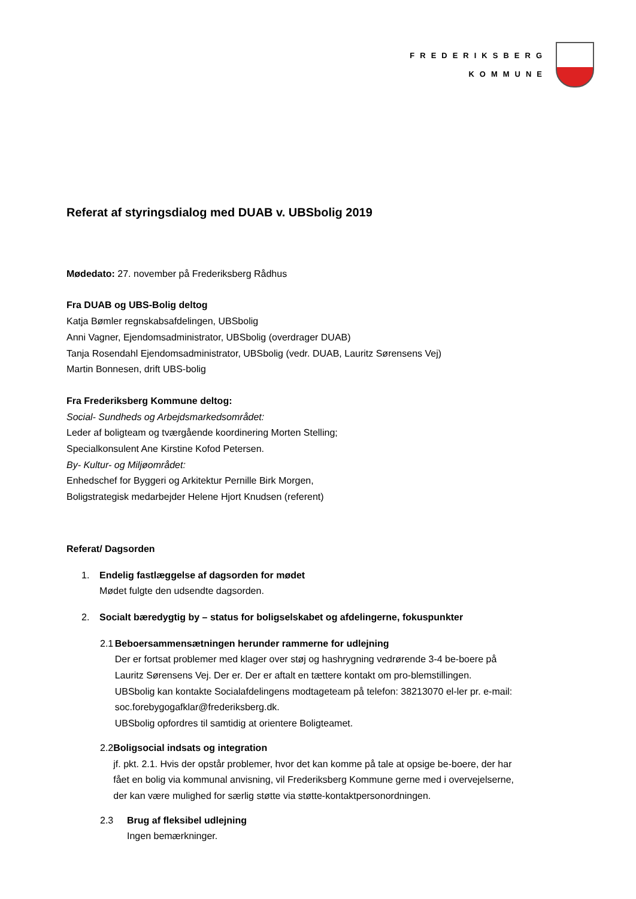FREDERIKSBERG
KOMMUNE
Referat af styringsdialog med DUAB v. UBSbolig 2019
Mødedato: 27. november på Frederiksberg Rådhus
Fra DUAB og UBS-Bolig deltog
Katja Bømler regnskabsafdelingen, UBSbolig
Anni Vagner, Ejendomsadministrator, UBSbolig (overdrager DUAB)
Tanja Rosendahl Ejendomsadministrator, UBSbolig (vedr. DUAB, Lauritz Sørensens Vej)
Martin Bonnesen, drift UBS-bolig
Fra Frederiksberg Kommune deltog:
Social- Sundheds og Arbejdsmarkedsområdet:
Leder af boligteam og tværgående koordinering Morten Stelling;
Specialkonsulent Ane Kirstine Kofod Petersen.
By- Kultur- og Miljøområdet:
Enhedschef for Byggeri og Arkitektur Pernille Birk Morgen,
Boligstrategisk medarbejder Helene Hjort Knudsen (referent)
Referat/ Dagsorden
1. Endelig fastlæggelse af dagsorden for mødet
Mødet fulgte den udsendte dagsorden.
2. Socialt bæredygtig by – status for boligselskabet og afdelingerne, fokuspunkter
2.1 Beboersammensætningen herunder rammerne for udlejning
Der er fortsat problemer med klager over støj og hashrygning vedrørende 3-4 be-boere på Lauritz Sørensens Vej. Der er. Der er aftalt en tættere kontakt om pro-blemstillingen.
UBSbolig kan kontakte Socialafdelingens modtageteam på telefon: 38213070 el-ler pr. e-mail: soc.forebygogafklar@frederiksberg.dk.
UBSbolig opfordres til samtidig at orientere Boligteamet.
2.2 Boligsocial indsats og integration
jf. pkt. 2.1. Hvis der opstår problemer, hvor det kan komme på tale at opsige be-boere, der har fået en bolig via kommunal anvisning, vil Frederiksberg Kommune gerne med i overvejelserne, der kan være mulighed for særlig støtte via støtte-kontaktpersonordningen.
2.3 Brug af fleksibel udlejning
Ingen bemærkninger.